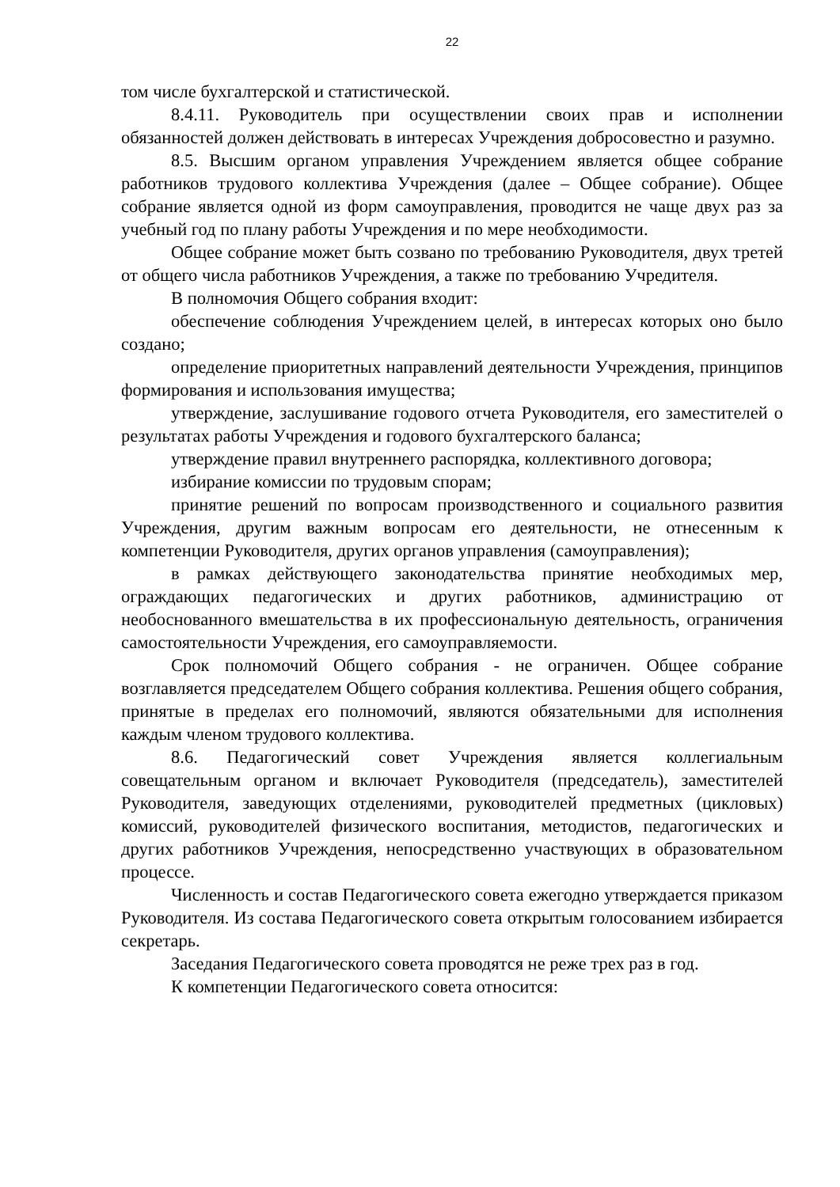22
том числе бухгалтерской и статистической.
8.4.11. Руководитель при осуществлении своих прав и исполнении обязанностей должен действовать в интересах Учреждения добросовестно и разумно.
8.5. Высшим органом управления Учреждением является общее собрание работников трудового коллектива Учреждения (далее – Общее собрание). Общее собрание является одной из форм самоуправления, проводится не чаще двух раз за учебный год по плану работы Учреждения и по мере необходимости.
Общее собрание может быть созвано по требованию Руководителя, двух третей от общего числа работников Учреждения, а также по требованию Учредителя.
В полномочия Общего собрания входит:
обеспечение соблюдения Учреждением целей, в интересах которых оно было создано;
определение приоритетных направлений деятельности Учреждения, принципов формирования и использования имущества;
утверждение, заслушивание годового отчета Руководителя, его заместителей о результатах работы Учреждения и годового бухгалтерского баланса;
утверждение правил внутреннего распорядка, коллективного договора;
избирание комиссии по трудовым спорам;
принятие решений по вопросам производственного и социального развития Учреждения, другим важным вопросам его деятельности, не отнесенным к компетенции Руководителя, других органов управления (самоуправления);
в рамках действующего законодательства принятие необходимых мер, ограждающих педагогических и других работников, администрацию от необоснованного вмешательства в их профессиональную деятельность, ограничения самостоятельности Учреждения, его самоуправляемости.
Срок полномочий Общего собрания - не ограничен. Общее собрание возглавляется председателем Общего собрания коллектива. Решения общего собрания, принятые в пределах его полномочий, являются обязательными для исполнения каждым членом трудового коллектива.
8.6. Педагогический совет Учреждения является коллегиальным совещательным органом и включает Руководителя (председатель), заместителей Руководителя, заведующих отделениями, руководителей предметных (цикловых) комиссий, руководителей физического воспитания, методистов, педагогических и других работников Учреждения, непосредственно участвующих в образовательном процессе.
Численность и состав Педагогического совета ежегодно утверждается приказом Руководителя. Из состава Педагогического совета открытым голосованием избирается секретарь.
Заседания Педагогического совета проводятся не реже трех раз в год.
К компетенции Педагогического совета относится: